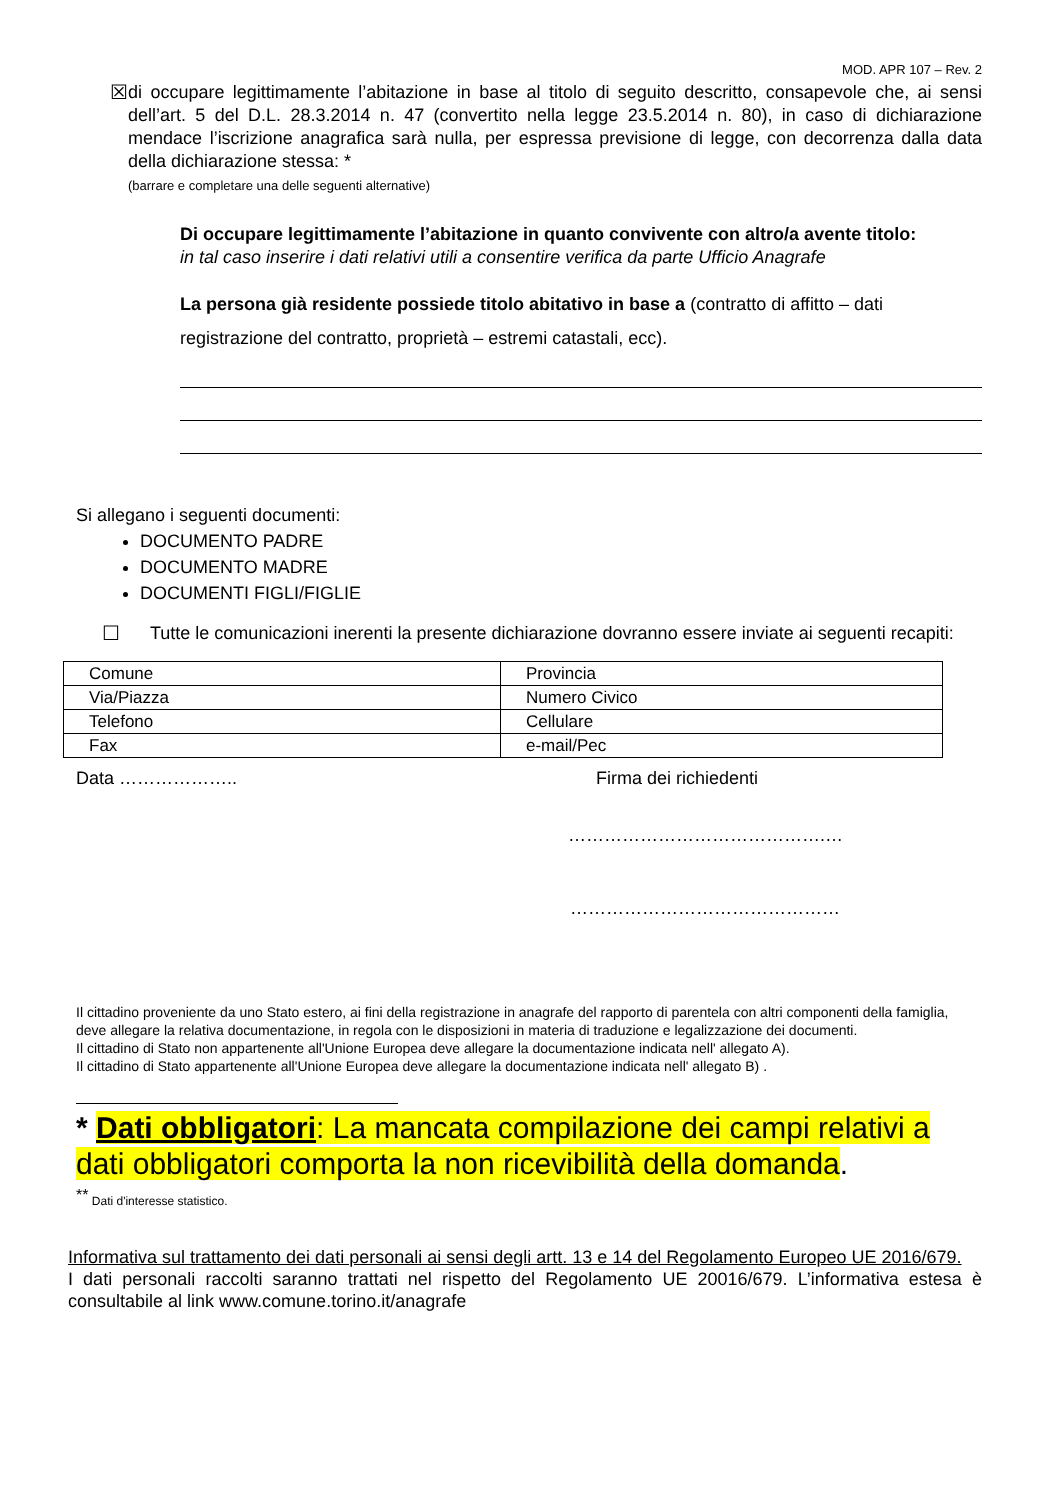MOD. APR 107 – Rev. 2
☒ di occupare legittimamente l’abitazione in base al titolo di seguito descritto, consapevole che, ai sensi dell’art. 5 del D.L. 28.3.2014 n. 47 (convertito nella legge 23.5.2014 n. 80), in caso di dichiarazione mendace l’iscrizione anagrafica sarà nulla, per espressa previsione di legge, con decorrenza dalla data della dichiarazione stessa: *
(barrare e completare una delle seguenti alternative)
Di occupare legittimamente l’abitazione in quanto convivente con altro/a avente titolo:
in tal caso inserire i dati relativi utili a consentire verifica da parte Ufficio Anagrafe
La persona già residente possiede titolo abitativo in base a (contratto di affitto – dati registrazione del contratto, proprietà – estremi catastali, ecc).
Si allegano i seguenti documenti:
DOCUMENTO PADRE
DOCUMENTO MADRE
DOCUMENTI FIGLI/FIGLIE
☐ Tutte le comunicazioni inerenti la presente dichiarazione dovranno essere inviate ai seguenti recapiti:
| Comune | Provincia |
| Via/Piazza | Numero Civico |
| Telefono | Cellulare |
| Fax | e-mail/Pec |
Data ……………….. Firma dei richiedenti
…………………………………….…
………………………………………
Il cittadino proveniente da uno Stato estero, ai fini della registrazione in anagrafe del rapporto di parentela con altri componenti della famiglia, deve allegare la relativa documentazione, in regola con le disposizioni in materia di traduzione e legalizzazione dei documenti.
Il cittadino di Stato non appartenente all'Unione Europea deve allegare la documentazione indicata nell' allegato A).
Il cittadino di Stato appartenente all'Unione Europea deve allegare la documentazione indicata nell' allegato B) .
* Dati obbligatori: La mancata compilazione dei campi relativi a dati obbligatori comporta la non ricevibilità della domanda.
<sup>**</sup> Dati d'interesse statistico.
Informativa sul trattamento dei dati personali ai sensi degli artt. 13 e 14 del Regolamento Europeo UE 2016/679.
I dati personali raccolti saranno trattati nel rispetto del Regolamento UE 20016/679. L’informativa estesa è consultabile al link www.comune.torino.it/anagrafe